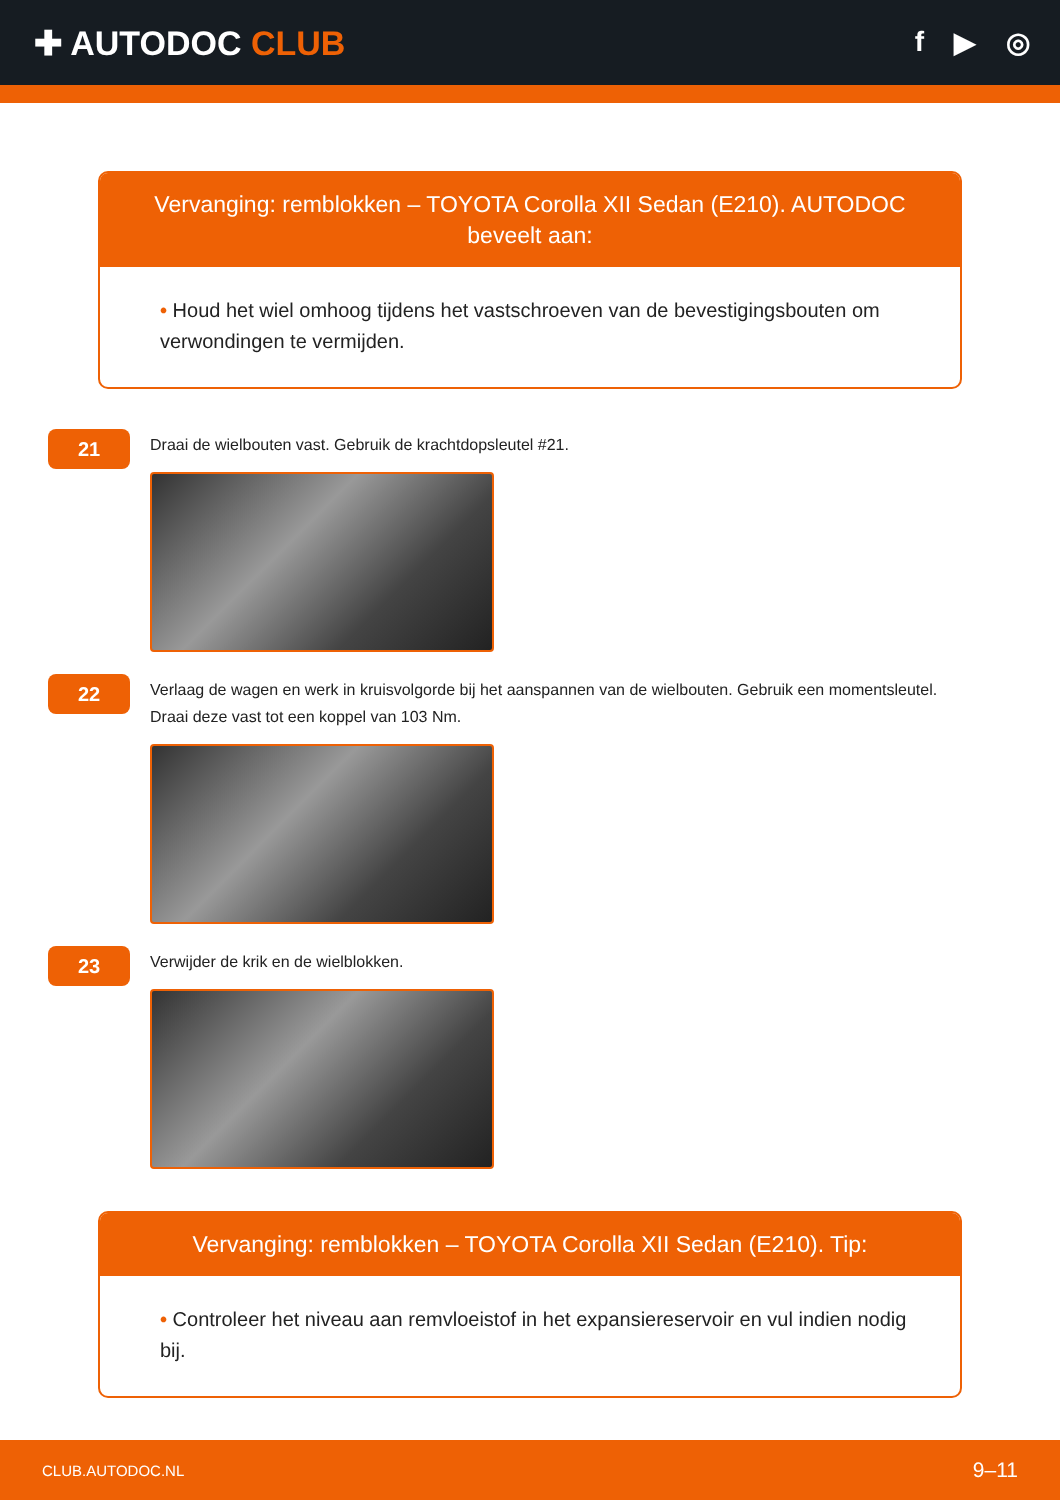✚ AUTODOC CLUB
f ▶ ◎
Vervanging: remblokken – TOYOTA Corolla XII Sedan (E210). AUTODOC beveelt aan:
• Houd het wiel omhoog tijdens het vastschroeven van de bevestigingsbouten om verwondingen te vermijden.
21
Draai de wielbouten vast. Gebruik de krachtdopsleutel #21.
22
Verlaag de wagen en werk in kruisvolgorde bij het aanspannen van de wielbouten. Gebruik een momentsleutel.
Draai deze vast tot een koppel van 103 Nm.
23
Verwijder de krik en de wielblokken.
Vervanging: remblokken – TOYOTA Corolla XII Sedan (E210). Tip:
• Controleer het niveau aan remvloeistof in het expansiereservoir en vul indien nodig bij.
CLUB.AUTODOC.NL 9–11